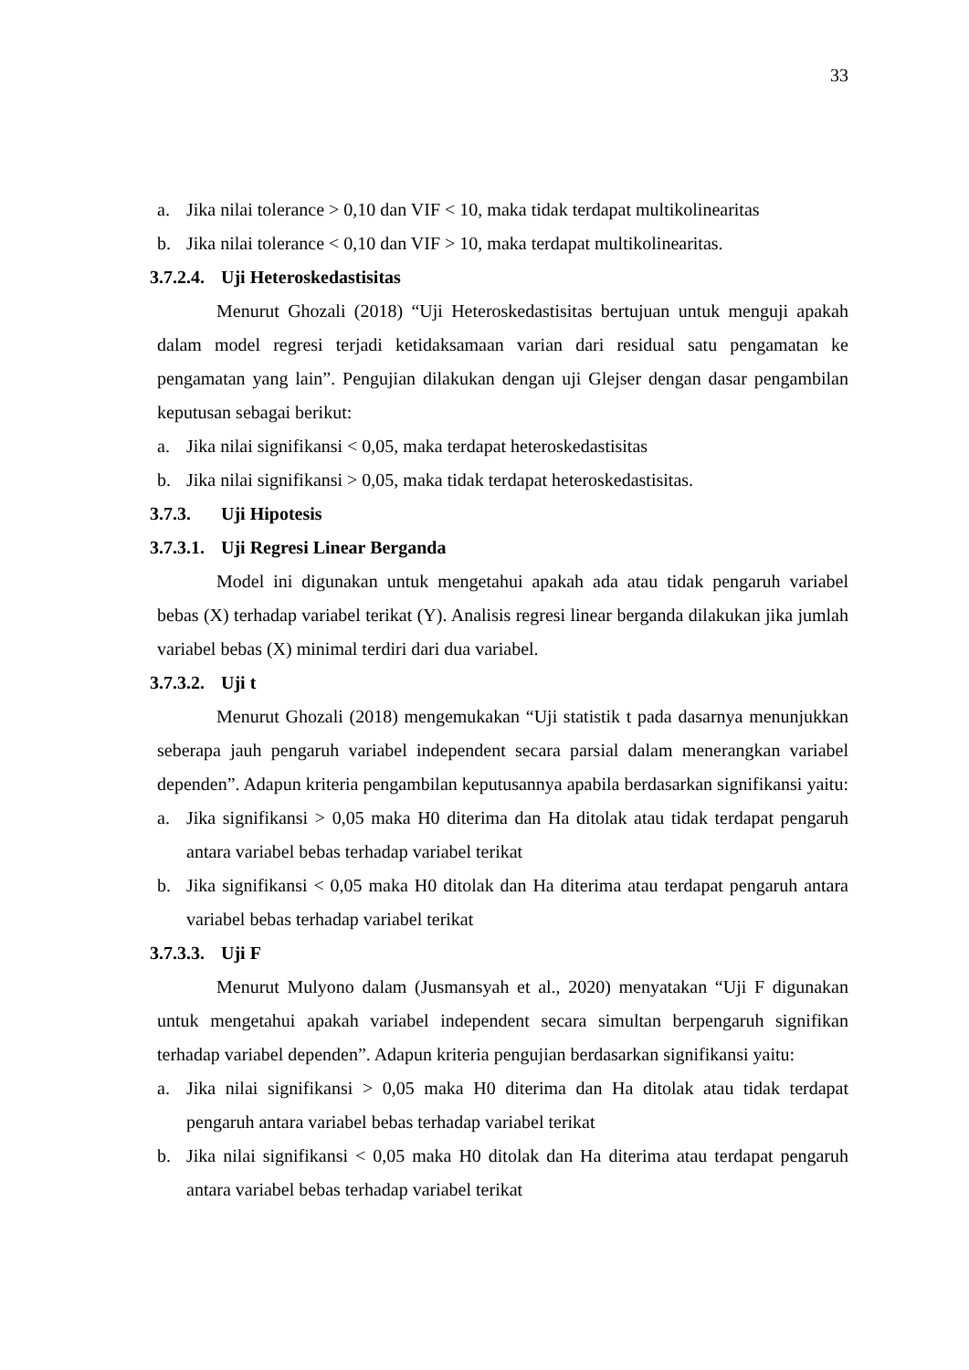33
a. Jika nilai tolerance > 0,10 dan VIF < 10, maka tidak terdapat multikolinearitas
b. Jika nilai tolerance < 0,10 dan VIF > 10, maka terdapat multikolinearitas.
3.7.2.4. Uji Heteroskedastisitas
Menurut Ghozali (2018) “Uji Heteroskedastisitas bertujuan untuk menguji apakah dalam model regresi terjadi ketidaksamaan varian dari residual satu pengamatan ke pengamatan yang lain”. Pengujian dilakukan dengan uji Glejser dengan dasar pengambilan keputusan sebagai berikut:
a. Jika nilai signifikansi < 0,05, maka terdapat heteroskedastisitas
b. Jika nilai signifikansi > 0,05, maka tidak terdapat heteroskedastisitas.
3.7.3. Uji Hipotesis
3.7.3.1. Uji Regresi Linear Berganda
Model ini digunakan untuk mengetahui apakah ada atau tidak pengaruh variabel bebas (X) terhadap variabel terikat (Y). Analisis regresi linear berganda dilakukan jika jumlah variabel bebas (X) minimal terdiri dari dua variabel.
3.7.3.2. Uji t
Menurut Ghozali (2018) mengemukakan “Uji statistik t pada dasarnya menunjukkan seberapa jauh pengaruh variabel independent secara parsial dalam menerangkan variabel dependen”. Adapun kriteria pengambilan keputusannya apabila berdasarkan signifikansi yaitu:
a. Jika signifikansi > 0,05 maka H0 diterima dan Ha ditolak atau tidak terdapat pengaruh antara variabel bebas terhadap variabel terikat
b. Jika signifikansi < 0,05 maka H0 ditolak dan Ha diterima atau terdapat pengaruh antara variabel bebas terhadap variabel terikat
3.7.3.3. Uji F
Menurut Mulyono dalam (Jusmansyah et al., 2020) menyatakan “Uji F digunakan untuk mengetahui apakah variabel independent secara simultan berpengaruh signifikan terhadap variabel dependen”. Adapun kriteria pengujian berdasarkan signifikansi yaitu:
a. Jika nilai signifikansi > 0,05 maka H0 diterima dan Ha ditolak atau tidak terdapat pengaruh antara variabel bebas terhadap variabel terikat
b. Jika nilai signifikansi < 0,05 maka H0 ditolak dan Ha diterima atau terdapat pengaruh antara variabel bebas terhadap variabel terikat